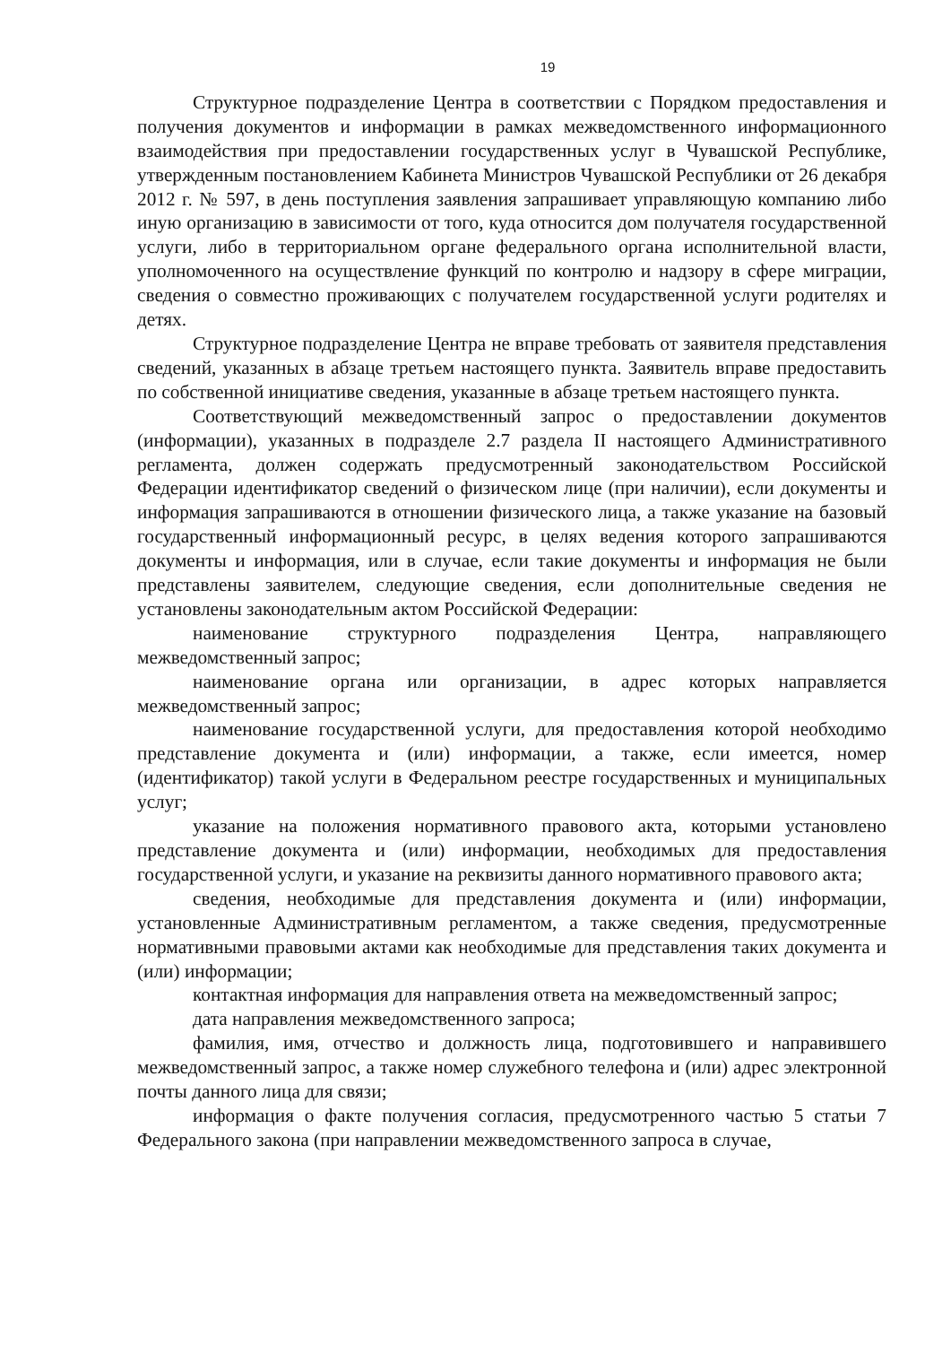19
Структурное подразделение Центра в соответствии с Порядком предоставления и получения документов и информации в рамках межведомственного информационного взаимодействия при предоставлении государственных услуг в Чувашской Республике, утвержденным постановлением Кабинета Министров Чувашской Республики от 26 декабря 2012 г. № 597, в день поступления заявления запрашивает управляющую компанию либо иную организацию в зависимости от того, куда относится дом получателя государственной услуги, либо в территориальном органе федерального органа исполнительной власти, уполномоченного на осуществление функций по контролю и надзору в сфере миграции, сведения о совместно проживающих с получателем государственной услуги родителях и детях.
Структурное подразделение Центра не вправе требовать от заявителя представления сведений, указанных в абзаце третьем настоящего пункта. Заявитель вправе предоставить по собственной инициативе сведения, указанные в абзаце третьем настоящего пункта.
Соответствующий межведомственный запрос о предоставлении документов (информации), указанных в подразделе 2.7 раздела II настоящего Административного регламента, должен содержать предусмотренный законодательством Российской Федерации идентификатор сведений о физическом лице (при наличии), если документы и информация запрашиваются в отношении физического лица, а также указание на базовый государственный информационный ресурс, в целях ведения которого запрашиваются документы и информация, или в случае, если такие документы и информация не были представлены заявителем, следующие сведения, если дополнительные сведения не установлены законодательным актом Российской Федерации:
наименование структурного подразделения Центра, направляющего межведомственный запрос;
наименование органа или организации, в адрес которых направляется межведомственный запрос;
наименование государственной услуги, для предоставления которой необходимо представление документа и (или) информации, а также, если имеется, номер (идентификатор) такой услуги в Федеральном реестре государственных и муниципальных услуг;
указание на положения нормативного правового акта, которыми установлено представление документа и (или) информации, необходимых для предоставления государственной услуги, и указание на реквизиты данного нормативного правового акта;
сведения, необходимые для представления документа и (или) информации, установленные Административным регламентом, а также сведения, предусмотренные нормативными правовыми актами как необходимые для представления таких документа и (или) информации;
контактная информация для направления ответа на межведомственный запрос;
дата направления межведомственного запроса;
фамилия, имя, отчество и должность лица, подготовившего и направившего межведомственный запрос, а также номер служебного телефона и (или) адрес электронной почты данного лица для связи;
информация о факте получения согласия, предусмотренного частью 5 статьи 7 Федерального закона (при направлении межведомственного запроса в случае,